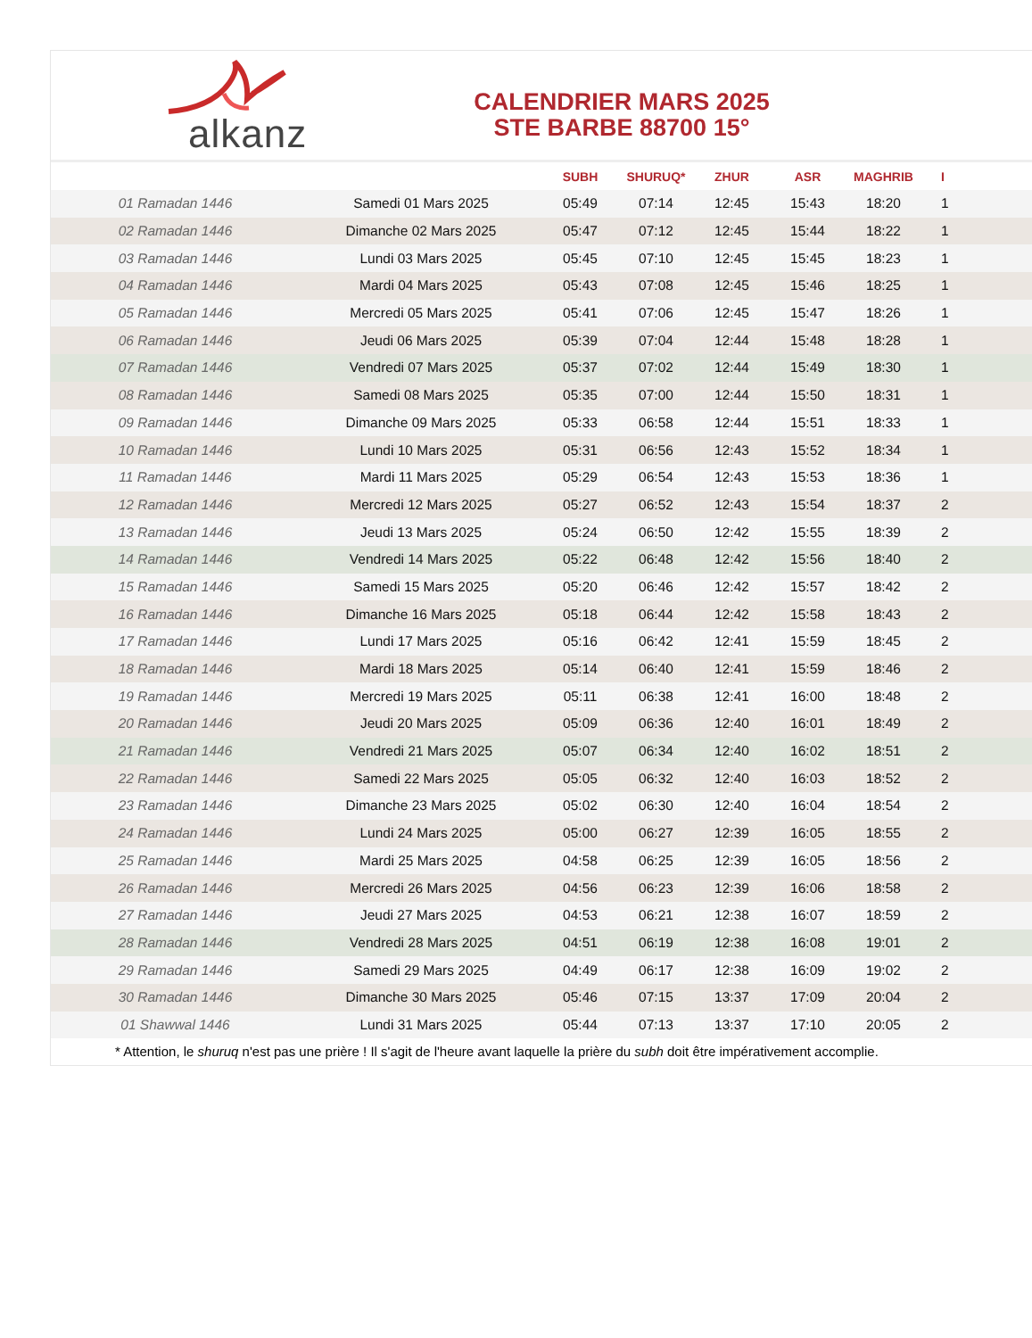alkanz
CALENDRIER MARS 2025
STE BARBE 88700 15°
| | | SUBH | SHURUQ* | ZHUR | ASR | MAGHRIB | I |
| --- | --- | --- | --- | --- | --- | --- | --- |
| 01 Ramadan 1446 | Samedi 01 Mars 2025 | 05:49 | 07:14 | 12:45 | 15:43 | 18:20 | 1 |
| 02 Ramadan 1446 | Dimanche 02 Mars 2025 | 05:47 | 07:12 | 12:45 | 15:44 | 18:22 | 1 |
| 03 Ramadan 1446 | Lundi 03 Mars 2025 | 05:45 | 07:10 | 12:45 | 15:45 | 18:23 | 1 |
| 04 Ramadan 1446 | Mardi 04 Mars 2025 | 05:43 | 07:08 | 12:45 | 15:46 | 18:25 | 1 |
| 05 Ramadan 1446 | Mercredi 05 Mars 2025 | 05:41 | 07:06 | 12:45 | 15:47 | 18:26 | 1 |
| 06 Ramadan 1446 | Jeudi 06 Mars 2025 | 05:39 | 07:04 | 12:44 | 15:48 | 18:28 | 1 |
| 07 Ramadan 1446 | Vendredi 07 Mars 2025 | 05:37 | 07:02 | 12:44 | 15:49 | 18:30 | 1 |
| 08 Ramadan 1446 | Samedi 08 Mars 2025 | 05:35 | 07:00 | 12:44 | 15:50 | 18:31 | 1 |
| 09 Ramadan 1446 | Dimanche 09 Mars 2025 | 05:33 | 06:58 | 12:44 | 15:51 | 18:33 | 1 |
| 10 Ramadan 1446 | Lundi 10 Mars 2025 | 05:31 | 06:56 | 12:43 | 15:52 | 18:34 | 1 |
| 11 Ramadan 1446 | Mardi 11 Mars 2025 | 05:29 | 06:54 | 12:43 | 15:53 | 18:36 | 1 |
| 12 Ramadan 1446 | Mercredi 12 Mars 2025 | 05:27 | 06:52 | 12:43 | 15:54 | 18:37 | 2 |
| 13 Ramadan 1446 | Jeudi 13 Mars 2025 | 05:24 | 06:50 | 12:42 | 15:55 | 18:39 | 2 |
| 14 Ramadan 1446 | Vendredi 14 Mars 2025 | 05:22 | 06:48 | 12:42 | 15:56 | 18:40 | 2 |
| 15 Ramadan 1446 | Samedi 15 Mars 2025 | 05:20 | 06:46 | 12:42 | 15:57 | 18:42 | 2 |
| 16 Ramadan 1446 | Dimanche 16 Mars 2025 | 05:18 | 06:44 | 12:42 | 15:58 | 18:43 | 2 |
| 17 Ramadan 1446 | Lundi 17 Mars 2025 | 05:16 | 06:42 | 12:41 | 15:59 | 18:45 | 2 |
| 18 Ramadan 1446 | Mardi 18 Mars 2025 | 05:14 | 06:40 | 12:41 | 15:59 | 18:46 | 2 |
| 19 Ramadan 1446 | Mercredi 19 Mars 2025 | 05:11 | 06:38 | 12:41 | 16:00 | 18:48 | 2 |
| 20 Ramadan 1446 | Jeudi 20 Mars 2025 | 05:09 | 06:36 | 12:40 | 16:01 | 18:49 | 2 |
| 21 Ramadan 1446 | Vendredi 21 Mars 2025 | 05:07 | 06:34 | 12:40 | 16:02 | 18:51 | 2 |
| 22 Ramadan 1446 | Samedi 22 Mars 2025 | 05:05 | 06:32 | 12:40 | 16:03 | 18:52 | 2 |
| 23 Ramadan 1446 | Dimanche 23 Mars 2025 | 05:02 | 06:30 | 12:40 | 16:04 | 18:54 | 2 |
| 24 Ramadan 1446 | Lundi 24 Mars 2025 | 05:00 | 06:27 | 12:39 | 16:05 | 18:55 | 2 |
| 25 Ramadan 1446 | Mardi 25 Mars 2025 | 04:58 | 06:25 | 12:39 | 16:05 | 18:56 | 2 |
| 26 Ramadan 1446 | Mercredi 26 Mars 2025 | 04:56 | 06:23 | 12:39 | 16:06 | 18:58 | 2 |
| 27 Ramadan 1446 | Jeudi 27 Mars 2025 | 04:53 | 06:21 | 12:38 | 16:07 | 18:59 | 2 |
| 28 Ramadan 1446 | Vendredi 28 Mars 2025 | 04:51 | 06:19 | 12:38 | 16:08 | 19:01 | 2 |
| 29 Ramadan 1446 | Samedi 29 Mars 2025 | 04:49 | 06:17 | 12:38 | 16:09 | 19:02 | 2 |
| 30 Ramadan 1446 | Dimanche 30 Mars 2025 | 05:46 | 07:15 | 13:37 | 17:09 | 20:04 | 2 |
| 01 Shawwal 1446 | Lundi 31 Mars 2025 | 05:44 | 07:13 | 13:37 | 17:10 | 20:05 | 2 |
* Attention, le shuruq n'est pas une prière ! Il s'agit de l'heure avant laquelle la prière du subh doit être impérativement accomplie.